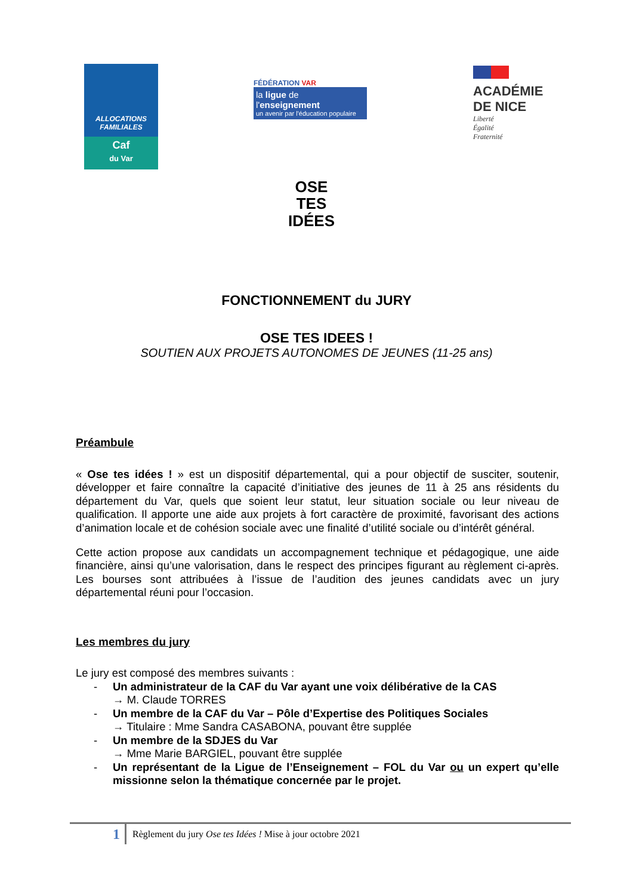ALLOCATIONS
FAMILIALES
Caf
du Var
FÉDÉRATION VAR
la ligue de
l'enseignement
un avenir par l'éducation populaire
ACADÉMIE
DE NICE
Liberté
Égalité
Fraternité
OSE
TES
IDÉES
FONCTIONNEMENT du JURY
OSE TES IDEES !
SOUTIEN AUX PROJETS AUTONOMES DE JEUNES (11-25 ans)
Préambule
« Ose tes idées ! » est un dispositif départemental, qui a pour objectif de susciter, soutenir, développer et faire connaître la capacité d’initiative des jeunes de 11 à 25 ans résidents du département du Var, quels que soient leur statut, leur situation sociale ou leur niveau de qualification. Il apporte une aide aux projets à fort caractère de proximité, favorisant des actions d’animation locale et de cohésion sociale avec une finalité d’utilité sociale ou d’intérêt général.
Cette action propose aux candidats un accompagnement technique et pédagogique, une aide financière, ainsi qu’une valorisation, dans le respect des principes figurant au règlement ci-après. Les bourses sont attribuées à l’issue de l’audition des jeunes candidats avec un jury départemental réuni pour l’occasion.
Les membres du jury
Le jury est composé des membres suivants :
- Un administrateur de la CAF du Var ayant une voix délibérative de la CAS
→ M. Claude TORRES
- Un membre de la CAF du Var – Pôle d’Expertise des Politiques Sociales
→ Titulaire : Mme Sandra CASABONA, pouvant être supplée
- Un membre de la SDJES du Var
→ Mme Marie BARGIEL, pouvant être supplée
- Un représentant de la Ligue de l’Enseignement – FOL du Var ou un expert qu’elle missionne selon la thématique concernée par le projet.
1
Règlement du jury Ose tes Idées ! Mise à jour octobre 2021